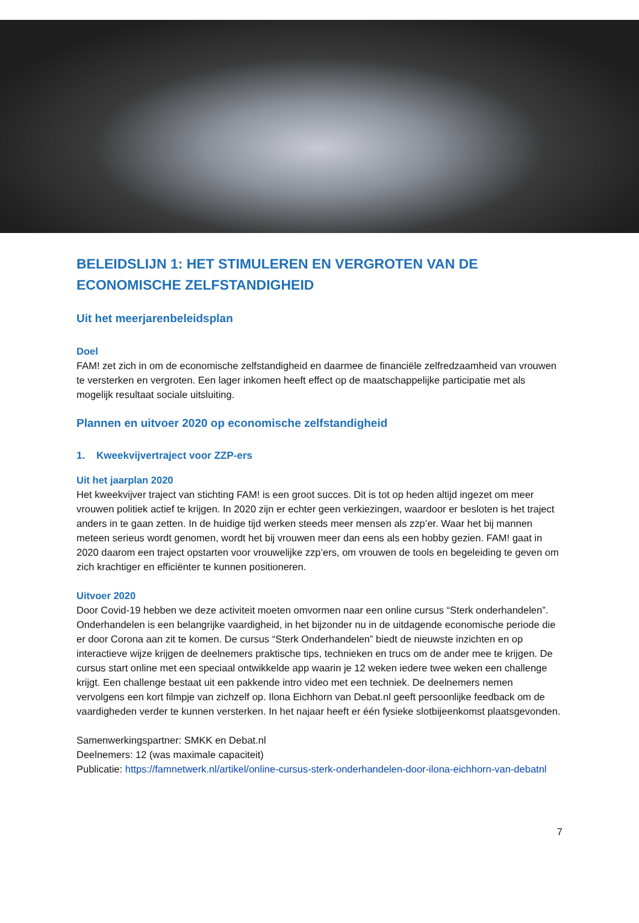BELEIDSLIJN 1: HET STIMULEREN EN VERGROTEN VAN DE ECONOMISCHE ZELFSTANDIGHEID
Uit het meerjarenbeleidsplan
Doel
FAM! zet zich in om de economische zelfstandigheid en daarmee de financiële zelfredzaamheid van vrouwen te versterken en vergroten. Een lager inkomen heeft effect op de maatschappelijke participatie met als mogelijk resultaat sociale uitsluiting.
Plannen en uitvoer 2020 op economische zelfstandigheid
1. Kweekvijvertraject voor ZZP-ers
Uit het jaarplan 2020
Het kweekvijver traject van stichting FAM! is een groot succes. Dit is tot op heden altijd ingezet om meer vrouwen politiek actief te krijgen. In 2020 zijn er echter geen verkiezingen, waardoor er besloten is het traject anders in te gaan zetten. In de huidige tijd werken steeds meer mensen als zzp’er. Waar het bij mannen meteen serieus wordt genomen, wordt het bij vrouwen meer dan eens als een hobby gezien. FAM! gaat in 2020 daarom een traject opstarten voor vrouwelijke zzp’ers, om vrouwen de tools en begeleiding te geven om zich krachtiger en efficiënter te kunnen positioneren.
Uitvoer 2020
Door Covid-19 hebben we deze activiteit moeten omvormen naar een online cursus “Sterk onderhandelen”. Onderhandelen is een belangrijke vaardigheid, in het bijzonder nu in de uitdagende economische periode die er door Corona aan zit te komen. De cursus “Sterk Onderhandelen” biedt de nieuwste inzichten en op interactieve wijze krijgen de deelnemers praktische tips, technieken en trucs om de ander mee te krijgen. De cursus start online met een speciaal ontwikkelde app waarin je 12 weken iedere twee weken een challenge krijgt. Een challenge bestaat uit een pakkende intro video met een techniek. De deelnemers nemen vervolgens een kort filmpje van zichzelf op. Ilona Eichhorn van Debat.nl geeft persoonlijke feedback om de vaardigheden verder te kunnen versterken. In het najaar heeft er één fysieke slotbijeenkomst plaatsgevonden.
Samenwerkingspartner: SMKK en Debat.nl
Deelnemers: 12 (was maximale capaciteit)
Publicatie: https://famnetwerk.nl/artikel/online-cursus-sterk-onderhandelen-door-ilona-eichhorn-van-debatnl
7